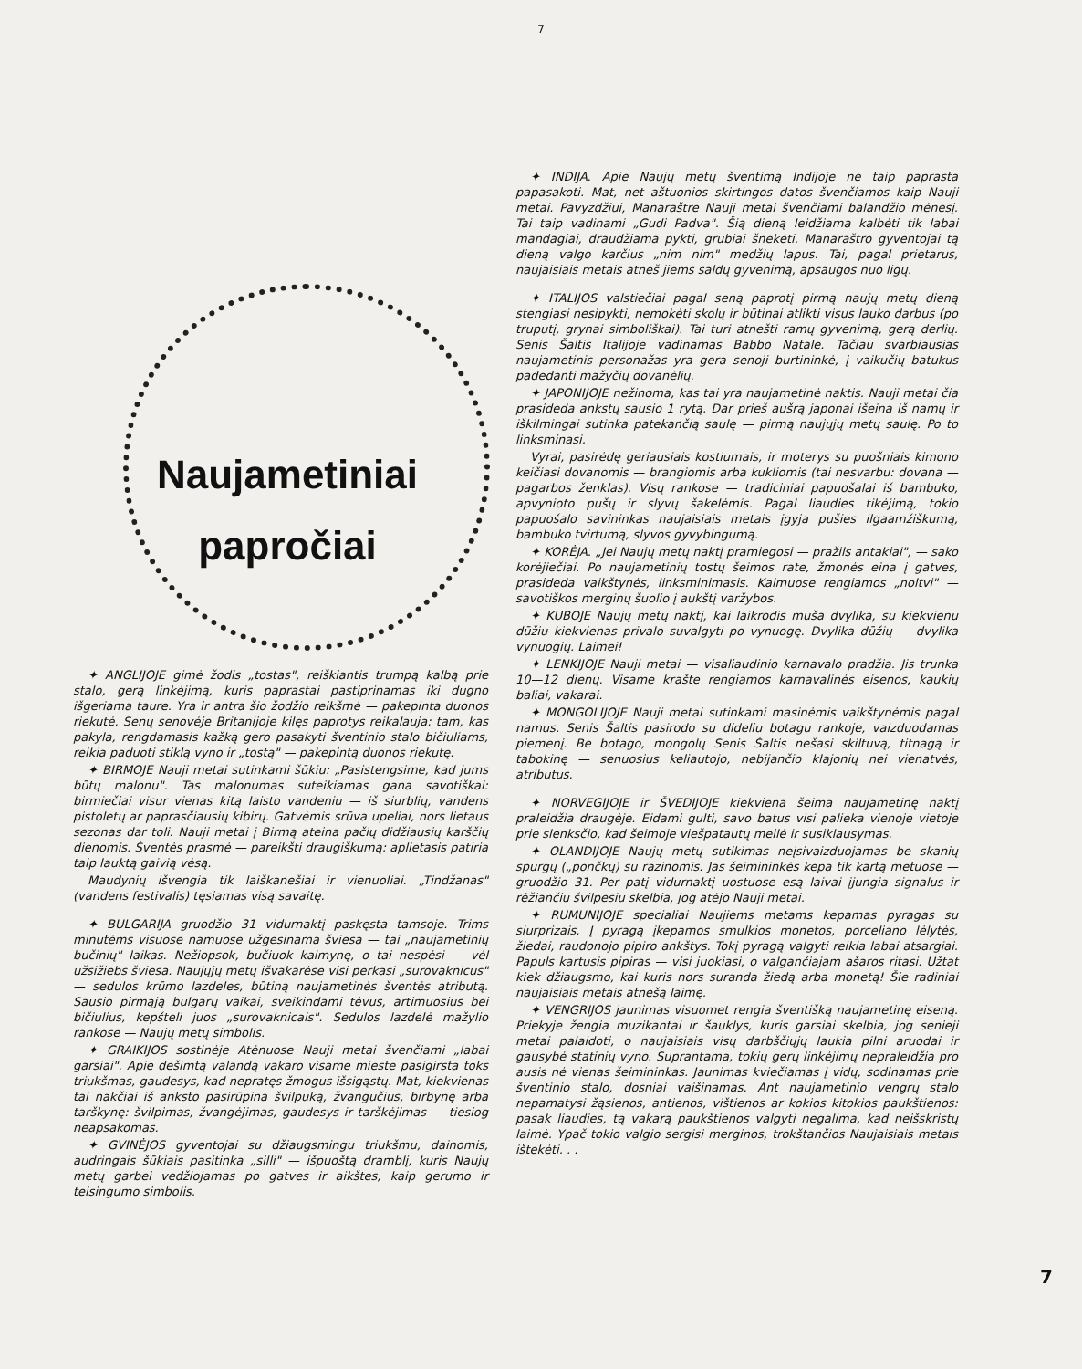7
Naujametiniai
papročiai
✦ ANGLIJOJE gimė žodis „tostas", reiškiantis trumpą kalbą prie stalo, gerą linkėjimą, kuris paprastai pastiprinamas iki dugno išgeriama taure. Yra ir antra šio žodžio reikšmė — pakepinta duonos riekutė. Senų senovėje Britanijoje kilęs paprotys reikalauja: tam, kas pakyla, rengdamasis kažką gero pasakyti šventinio stalo bičiuliams, reikia paduoti stiklą vyno ir „tostą" — pakepintą duonos riekutę.
✦ BIRMOJE Nauji metai sutinkami šūkiu: „Pasistengsime, kad jums būtų malonu". Tas malonumas suteikiamas gana savotiškai: birmiečiai visur vienas kitą laisto vandeniu — iš siurblių, vandens pistoletų ar paprasčiausių kibirų. Gatvėmis srūva upeliai, nors lietaus sezonas dar toli. Nauji metai į Birmą ateina pačių didžiausių karščių dienomis. Šventės prasmė — pareikšti draugiškumą: aplietasis patiria taip lauktą gaivią vėsą.
Maudynių išvengia tik laiškanešiai ir vienuoliai. „Tindžanas" (vandens festivalis) tęsiamas visą savaitę.
✦ BULGARIJA gruodžio 31 vidurnaktį paskęsta tamsoje. Trims minutėms visuose namuose užgesinama šviesa — tai „naujametinių bučinių" laikas. Nežiopsok, bučiuok kaimynę, o tai nespėsi — vėl užsižiebs šviesa. Naujųjų metų išvakarėse visi perkasi „surovaknicus" — sedulos krūmo lazdeles, būtiną naujametinės šventės atributą. Sausio pirmąją bulgarų vaikai, sveikindami tėvus, artimuosius bei bičiulius, kepšteli juos „surovaknicais". Sedulos lazdelė mažylio rankose — Naujų metų simbolis.
✦ GRAIKIJOS sostinėje Atėnuose Nauji metai švenčiami „labai garsiai". Apie dešimtą valandą vakaro visame mieste pasigirsta toks triukšmas, gaudesys, kad nepratęs žmogus išsigąstų. Mat, kiekvienas tai nakčiai iš anksto pasirūpina švilpuką, žvangučius, birbynę arba tarškynę: švilpimas, žvangėjimas, gaudesys ir tarškėjimas — tiesiog neapsakomas.
✦ GVINĖJOS gyventojai su džiaugsmingu triukšmu, dainomis, audringais šūkiais pasitinka „silli" — išpuoštą dramblį, kuris Naujų metų garbei vedžiojamas po gatves ir aikštes, kaip gerumo ir teisingumo simbolis.
✦ INDIJA. Apie Naujų metų šventimą Indijoje ne taip paprasta papasakoti. Mat, net aštuonios skirtingos datos švenčiamos kaip Nauji metai. Pavyzdžiui, Manaraštre Nauji metai švenčiami balandžio mėnesį. Tai taip vadinami „Gudi Padva". Šią dieną leidžiama kalbėti tik labai mandagiai, draudžiama pykti, grubiai šnekėti. Manaraštro gyventojai tą dieną valgo karčius „nim nim" medžių lapus. Tai, pagal prietarus, naujaisiais metais atneš jiems saldų gyvenimą, apsaugos nuo ligų.
✦ ITALIJOS valstiečiai pagal seną paprotį pirmą naujų metų dieną stengiasi nesipykti, nemokėti skolų ir būtinai atlikti visus lauko darbus (po truputį, grynai simboliškai). Tai turi atnešti ramų gyvenimą, gerą derlių. Senis Šaltis Italijoje vadinamas Babbo Natale. Tačiau svarbiausias naujametinis personažas yra gera senoji burtininkė, į vaikučių batukus padedanti mažyčių dovanėlių.
✦ JAPONIJOJE nežinoma, kas tai yra naujametinė naktis. Nauji metai čia prasideda ankstų sausio 1 rytą. Dar prieš aušrą japonai išeina iš namų ir iškilmingai sutinka patekančią saulę — pirmą naujųjų metų saulę. Po to linksminasi.
Vyrai, pasirėdę geriausiais kostiumais, ir moterys su puošniais kimono keičiasi dovanomis — brangiomis arba kukliomis (tai nesvarbu: dovana — pagarbos ženklas). Visų rankose — tradiciniai papuošalai iš bambuko, apvyniotо pušų ir slyvų šakelėmis. Pagal liaudies tikėjimą, tokio papuošalo savininkas naujaisiais metais įgyja pušies ilgaamžiškumą, bambuko tvirtumą, slyvos gyvybingumą.
✦ KORĖJA. „Jei Naujų metų naktį pramiegosi — pražils antakiai", — sako korėjiečiai. Po naujametinių tostų šeimos rate, žmonės eina į gatves, prasideda vaikštynės, linksminimasis. Kaimuose rengiamos „noltvi" — savotiškos merginų šuolio į aukštį varžybos.
✦ KUBOJE Naujų metų naktį, kai laikrodis muša dvylika, su kiekvienu dūžiu kiekvienas privalo suvalgyti po vynuogę. Dvylika dūžių — dvylika vynuogių. Laimei!
✦ LENKIJOJE Nauji metai — visaliaudinio karnavalo pradžia. Jis trunka 10—12 dienų. Visame krašte rengiamos karnavalinės eisenos, kaukių baliai, vakarai.
✦ MONGOLIJOJE Nauji metai sutinkami masinėmis vaikštynėmis pagal namus. Senis Šaltis pasirodo su dideliu botagu rankoje, vaizduodamas piemenį. Be botago, mongolų Senis Šaltis nešasi skiltuvą, titnagą ir tabokinę — senuosius keliautojo, nebijančio klajonių nei vienatvės, atributus.
✦ NORVEGIJOJE ir ŠVEDIJOJE kiekviena šeima naujametinę naktį praleidžia draugėje. Eidami gulti, savo batus visi palieka vienoje vietoje prie slenksčio, kad šeimoje viešpatautų meilė ir susiklausymas.
✦ OLANDIJOJE Naujų metų sutikimas neįsivaizduojamas be skanių spurgų („pončkų) su razinomis. Jas šeimininkės kepa tik kartą metuose — gruodžio 31. Per patį vidurnaktį uostuose esą laivai įjungia signalus ir rėžiančiu švilpesiu skelbia, jog atėjo Nauji metai.
✦ RUMUNIJOJE specialiai Naujiems metams kepamas pyragas su siurprizais. Į pyragą įkepamos smulkios monetos, porceliano lėlytės, žiedai, raudonojo pipiro ankštys. Tokį pyragą valgyti reikia labai atsargiai. Papuls kartusis pipiras — visi juokiasi, o valgančiajam ašaros ritasi. Užtat kiek džiaugsmo, kai kuris nors suranda žiedą arba monetą! Šie radiniai naujaisiais metais atnešą laimę.
✦ VENGRIJOS jaunimas visuomet rengia šventišką naujametinę eiseną. Priekyje žengia muzikantai ir šauklys, kuris garsiai skelbia, jog senieji metai palaidoti, o naujaisiais visų darbščiųjų laukia pilni aruodai ir gausybė statinių vyno. Suprantama, tokių gerų linkėjimų nepraleidžia pro ausis nė vienas šeimininkas. Jaunimas kviečiamas į vidų, sodinamas prie šventinio stalo, dosniai vaišinamas. Ant naujametinio vengrų stalo nepamatysi žąsienos, antienos, vištienos ar kokios kitokios paukštienos: pasak liaudies, tą vakarą paukštienos valgyti negalima, kad neišskristų laimė. Ypač tokio valgio sergisi merginos, trokštančios Naujaisiais metais ištekėti. . .
7